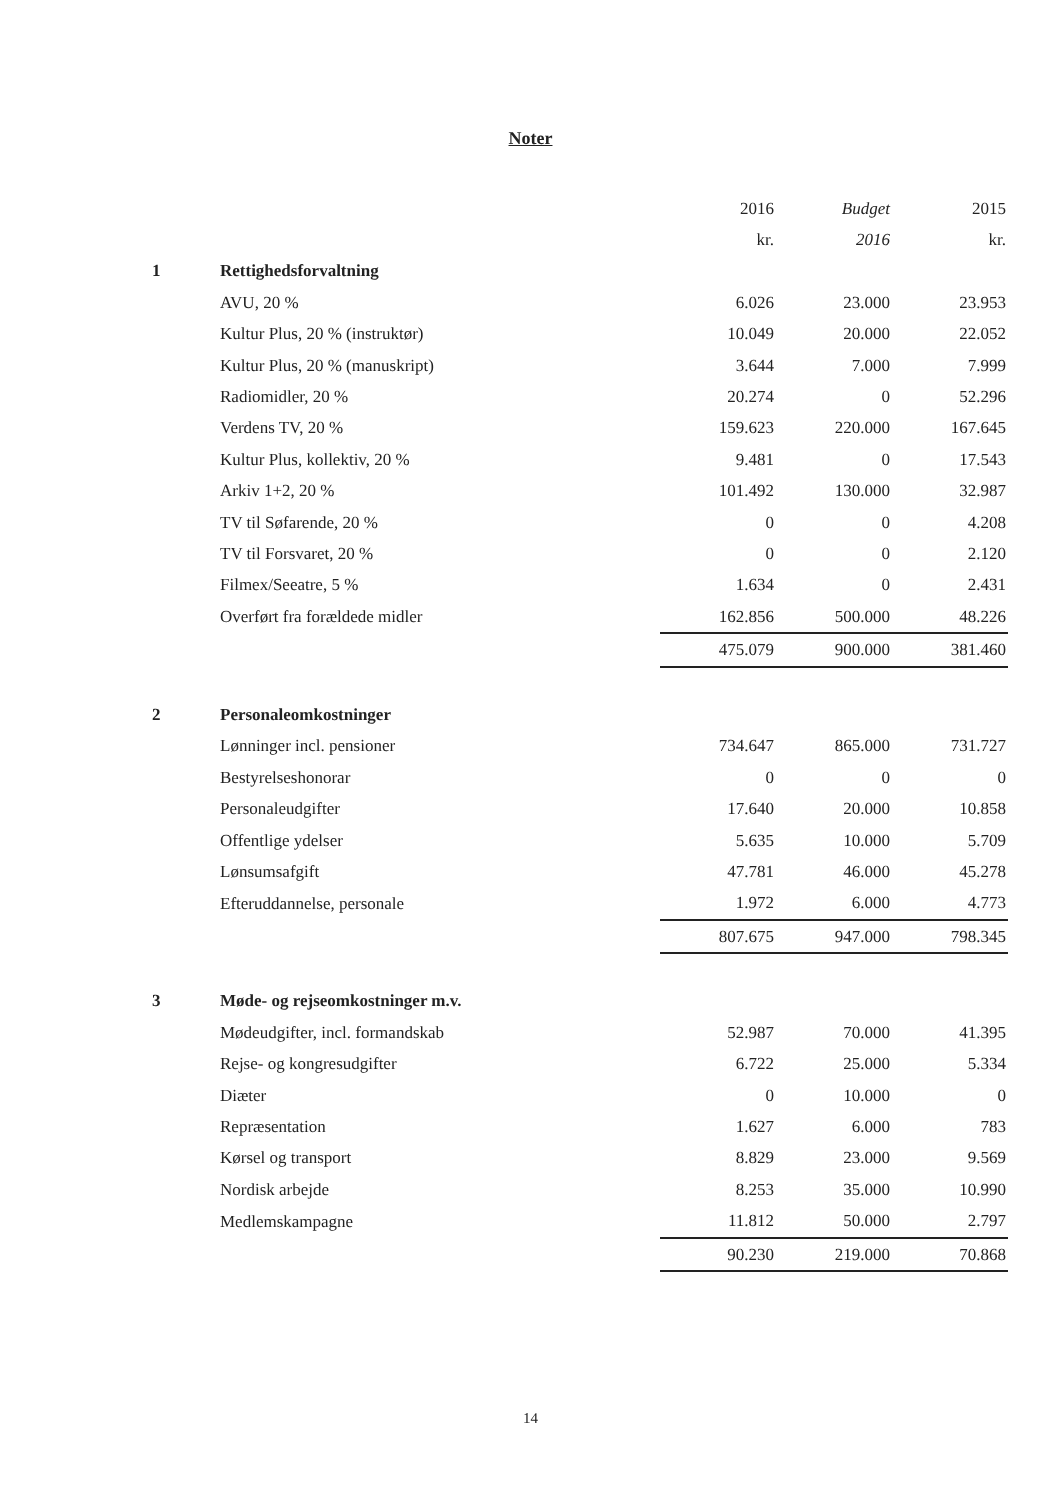Noter
| | | 2016 | Budget | 2015 |
| | | kr. | 2016 | kr. |
| 1 | Rettighedsforvaltning | | | |
| | AVU, 20 % | 6.026 | 23.000 | 23.953 |
| | Kultur Plus, 20 % (instruktør) | 10.049 | 20.000 | 22.052 |
| | Kultur Plus, 20 % (manuskript) | 3.644 | 7.000 | 7.999 |
| | Radiomidler, 20 % | 20.274 | 0 | 52.296 |
| | Verdens TV, 20 % | 159.623 | 220.000 | 167.645 |
| | Kultur Plus, kollektiv, 20 % | 9.481 | 0 | 17.543 |
| | Arkiv 1+2, 20 % | 101.492 | 130.000 | 32.987 |
| | TV til Søfarende, 20 % | 0 | 0 | 4.208 |
| | TV til Forsvaret, 20 % | 0 | 0 | 2.120 |
| | Filmex/Seeatre, 5 % | 1.634 | 0 | 2.431 |
| | Overført fra forældede midler | 162.856 | 500.000 | 48.226 |
| | | 475.079 | 900.000 | 381.460 |
| 2 | Personaleomkostninger | | | |
| | Lønninger incl. pensioner | 734.647 | 865.000 | 731.727 |
| | Bestyrelseshonorar | 0 | 0 | 0 |
| | Personaleudgifter | 17.640 | 20.000 | 10.858 |
| | Offentlige ydelser | 5.635 | 10.000 | 5.709 |
| | Lønsumsafgift | 47.781 | 46.000 | 45.278 |
| | Efteruddannelse, personale | 1.972 | 6.000 | 4.773 |
| | | 807.675 | 947.000 | 798.345 |
| 3 | Møde- og rejseomkostninger m.v. | | | |
| | Mødeudgifter, incl. formandskab | 52.987 | 70.000 | 41.395 |
| | Rejse- og kongresudgifter | 6.722 | 25.000 | 5.334 |
| | Diæter | 0 | 10.000 | 0 |
| | Repræsentation | 1.627 | 6.000 | 783 |
| | Kørsel og transport | 8.829 | 23.000 | 9.569 |
| | Nordisk arbejde | 8.253 | 35.000 | 10.990 |
| | Medlemskampagne | 11.812 | 50.000 | 2.797 |
| | | 90.230 | 219.000 | 70.868 |
14